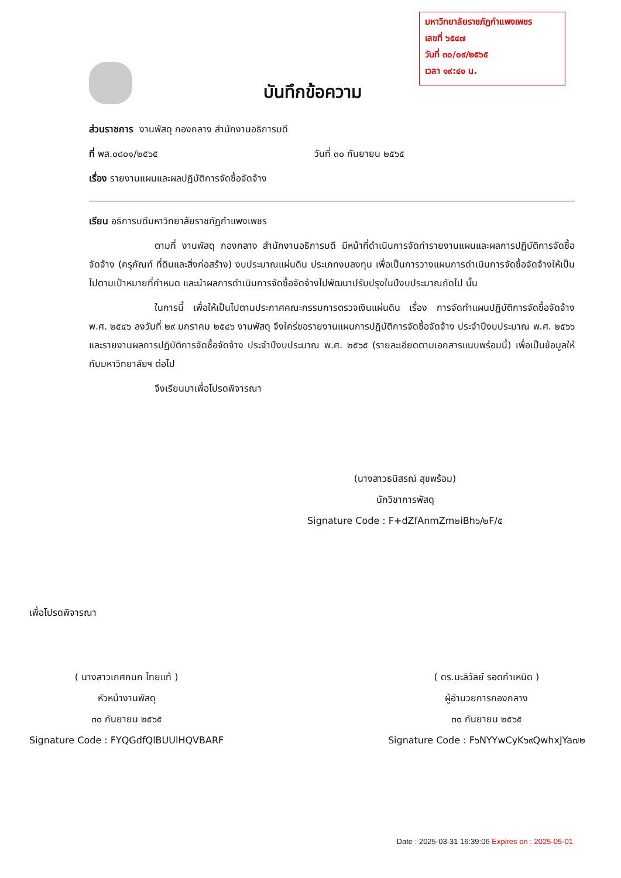มหาวิทยาลัยราชภัฏกำแพงเพชร
เลขที่ ๖๕๔๗
วันที่ ๓๐/๐๙/๒๕๖๕
เวลา ๑๙:๔๑ น.
บันทึกข้อความ
ส่วนราชการ งานพัสดุ กองกลาง สำนักงานอธิการบดี
ที่ พส.๐๘๐๑/๒๕๖๕ วันที่ ๓๐ กันยายน ๒๕๖๕
เรื่อง รายงานแผนและผลปฏิบัติการจัดซื้อจัดจ้าง
เรียน อธิการบดีมหาวิทยาลัยราชภัฏกำแพงเพชร
ตามที่ งานพัสดุ กองกลาง สำนักงานอธิการบดี มีหน้าที่ดำเนินการจัดทำรายงานแผนและผลการปฏิบัติการจัดซื้อจัดจ้าง (ครุภัณฑ์ ที่ดินและสิ่งก่อสร้าง) งบประมาณแผ่นดิน ประเภทงบลงทุน เพื่อเป็นการวางแผนการดำเนินการจัดซื้อจัดจ้างให้เป็นไปตามเป้าหมายที่กำหนด และนำผลการดำเนินการจัดซื้อจัดจ้างไปพัฒนาปรับปรุงในปีงบประมาณถัดไป นั้น
ในการนี้ เพื่อให้เป็นไปตามประกาศคณะกรรมการตรวจเงินแผ่นดิน เรื่อง การจัดทำแผนปฏิบัติการจัดซื้อจัดจ้าง พ.ศ. ๒๕๔๖ ลงวันที่ ๒๙ มกราคม ๒๕๔๖ งานพัสดุ จึงใคร่ขอรายงานแผนการปฏิบัติการจัดซื้อจัดจ้าง ประจำปีงบประมาณ พ.ศ. ๒๕๖๖ และรายงานผลการปฏิบัติการจัดซื้อจัดจ้าง ประจำปีงบประมาณ พ.ศ. ๒๕๖๕ (รายละเอียดตามเอกสารแนบพร้อมนี้) เพื่อเป็นข้อมูลให้กับมหาวิทยาลัยฯ ต่อไป
จึงเรียนมาเพื่อโปรดพิจารณา
(นางสาวธนิสรณ์ สุขพร้อม)
นักวิชาการพัสดุ
Signature Code : F+dZfAnmZm๒iBh๖/๒F/๕
เพื่อโปรดพิจารณา
( นางสาวเกศกนก ไทยแท้ )
หัวหน้างานพัสดุ
๓๐ กันยายน ๒๕๖๕
Signature Code : FYQGdfQlBUUlHQVBARF
( ดร.มะลิวัลย์ รอดกำเหนิด )
ผู้อำนวยการกองกลาง
๓๐ กันยายน ๒๕๖๕
Signature Code : F๖NYYwCyK๖๙QwhxJYa๗๒
Date : 2025-03-31 16:39:06 Expires on : 2025-05-01